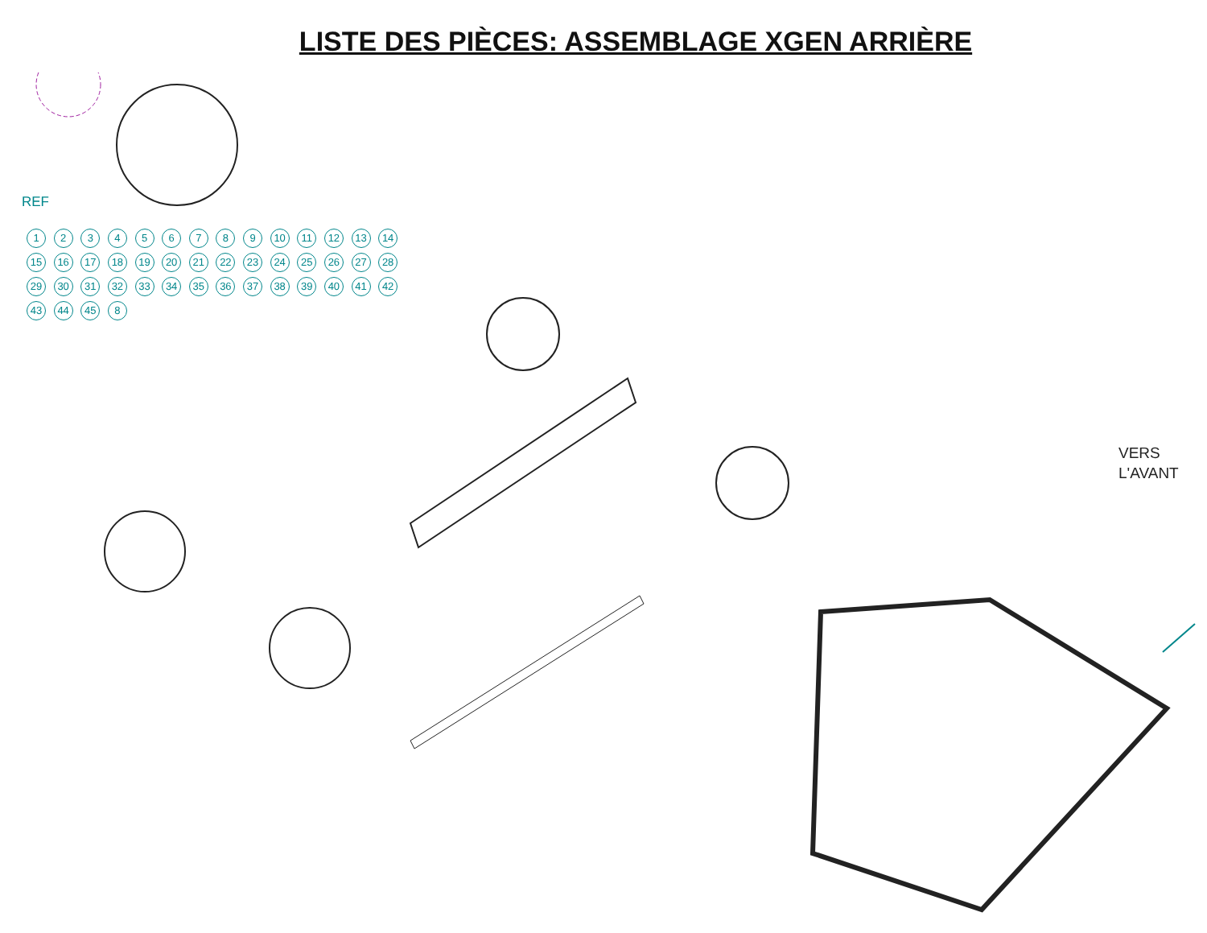LISTE DES PIÈCES: ASSEMBLAGE XGEN ARRIÈRE
REF
1 2 3 4 5 6 7 8 9 10 11 12 13 14 15 16 17 18 19 20 21 22 23 24 25 26 27 28 29 30 31 32 33 34 35 36 37 38 39 40 41 42 43 44 45 8
VERS
L'AVANT